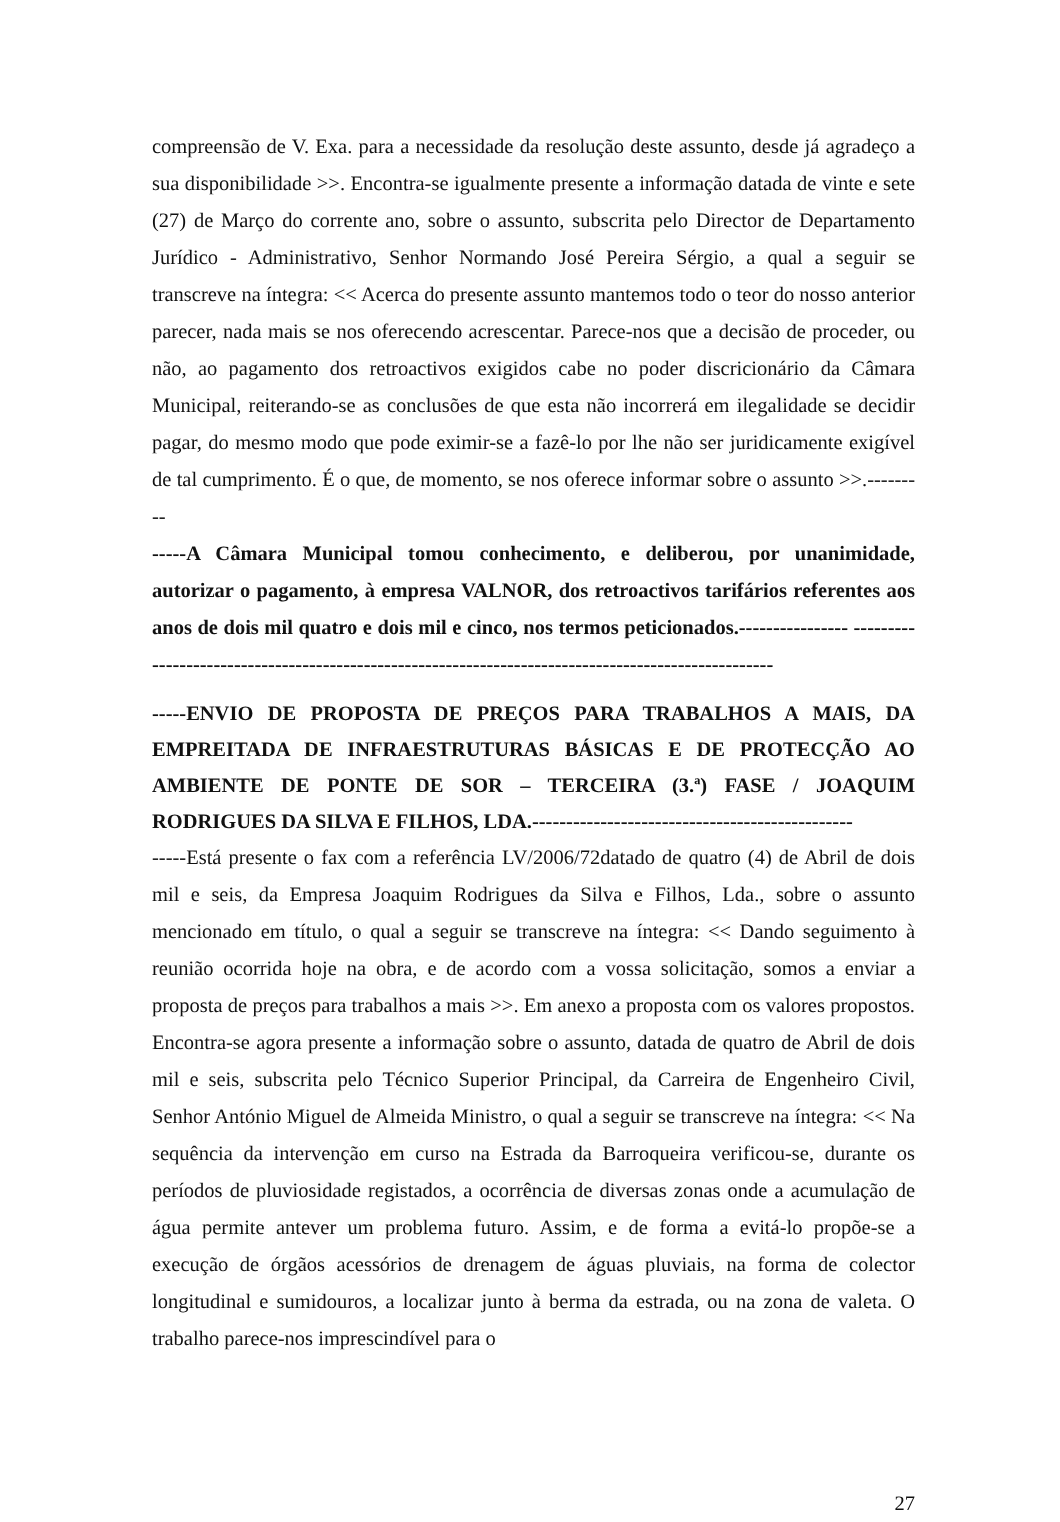compreensão de V. Exa. para a necessidade da resolução deste assunto, desde já agradeço a sua disponibilidade >>. Encontra-se igualmente presente a informação datada de vinte e sete (27) de Março do corrente ano, sobre o assunto, subscrita pelo Director de Departamento Jurídico - Administrativo, Senhor Normando José Pereira Sérgio, a qual a seguir se transcreve na íntegra: << Acerca do presente assunto mantemos todo o teor do nosso anterior parecer, nada mais se nos oferecendo acrescentar. Parece-nos que a decisão de proceder, ou não, ao pagamento dos retroactivos exigidos cabe no poder discricionário da Câmara Municipal, reiterando-se as conclusões de que esta não incorrerá em ilegalidade se decidir pagar, do mesmo modo que pode eximir-se a fazê-lo por lhe não ser juridicamente exigível de tal cumprimento. É o que, de momento, se nos oferece informar sobre o assunto >>.---------
-----A Câmara Municipal tomou conhecimento, e deliberou, por unanimidade, autorizar o pagamento, à empresa VALNOR, dos retroactivos tarifários referentes aos anos de dois mil quatro e dois mil e cinco, nos termos peticionados.---------------- ----------------------------------------------------------------------------------------------------
-----ENVIO DE PROPOSTA DE PREÇOS PARA TRABALHOS A MAIS, DA EMPREITADA DE INFRAESTRUTURAS BÁSICAS E DE PROTECÇÃO AO AMBIENTE DE PONTE DE SOR – TERCEIRA (3.ª) FASE / JOAQUIM RODRIGUES DA SILVA E FILHOS, LDA.-----------------------------------------------
-----Está presente o fax com a referência LV/2006/72datado de quatro (4) de Abril de dois mil e seis, da Empresa Joaquim Rodrigues da Silva e Filhos, Lda., sobre o assunto mencionado em título, o qual a seguir se transcreve na íntegra: << Dando seguimento à reunião ocorrida hoje na obra, e de acordo com a vossa solicitação, somos a enviar a proposta de preços para trabalhos a mais >>. Em anexo a proposta com os valores propostos. Encontra-se agora presente a informação sobre o assunto, datada de quatro de Abril de dois mil e seis, subscrita pelo Técnico Superior Principal, da Carreira de Engenheiro Civil, Senhor António Miguel de Almeida Ministro, o qual a seguir se transcreve na íntegra: << Na sequência da intervenção em curso na Estrada da Barroqueira verificou-se, durante os períodos de pluviosidade registados, a ocorrência de diversas zonas onde a acumulação de água permite antever um problema futuro. Assim, e de forma a evitá-lo propõe-se a execução de órgãos acessórios de drenagem de águas pluviais, na forma de colector longitudinal e sumidouros, a localizar junto à berma da estrada, ou na zona de valeta. O trabalho parece-nos imprescindível para o
27